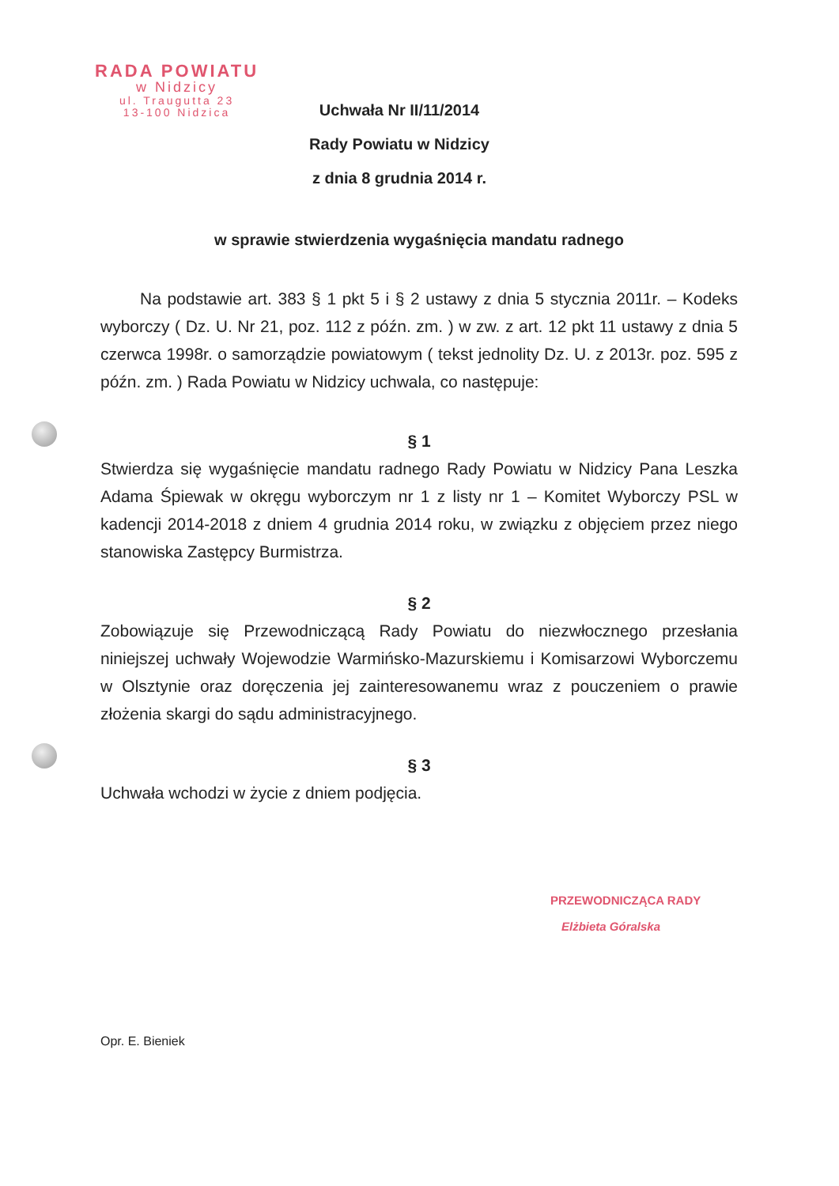RADA POWIATU
w Nidzicy
ul. Traugutta 23
13-100 Nidzica
Uchwała Nr II/11/2014
Rady Powiatu w Nidzicy
z dnia 8 grudnia 2014 r.
w sprawie stwierdzenia wygaśnięcia mandatu radnego
Na podstawie art. 383 § 1 pkt 5 i § 2 ustawy z dnia 5 stycznia 2011r. – Kodeks wyborczy ( Dz. U. Nr 21, poz. 112 z późn. zm. ) w zw. z art. 12 pkt 11 ustawy z dnia 5 czerwca 1998r. o samorządzie powiatowym ( tekst jednolity Dz. U. z 2013r. poz. 595 z późn. zm. ) Rada Powiatu w Nidzicy uchwala, co następuje:
§ 1
Stwierdza się wygaśnięcie mandatu radnego Rady Powiatu w Nidzicy Pana Leszka Adama Śpiewak w okręgu wyborczym nr 1 z listy nr 1 – Komitet Wyborczy PSL w kadencji 2014-2018 z dniem 4 grudnia 2014 roku, w związku z objęciem przez niego stanowiska Zastępcy Burmistrza.
§ 2
Zobowiązuje się Przewodniczącą Rady Powiatu do niezwłocznego przesłania niniejszej uchwały Wojewodzie Warmińsko-Mazurskiemu i Komisarzowi Wyborczemu w Olsztynie oraz doręczenia jej zainteresowanemu wraz z pouczeniem o prawie złożenia skargi do sądu administracyjnego.
§ 3
Uchwała wchodzi w życie z dniem podjęcia.
PRZEWODNICZĄCA RADY
Elżbieta Góralska
Opr. E. Bieniek